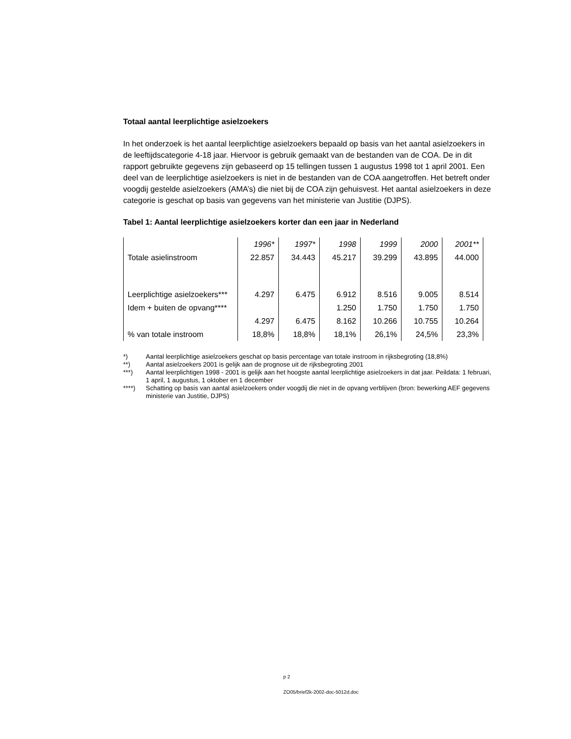Totaal aantal leerplichtige asielzoekers
In het onderzoek is het aantal leerplichtige asielzoekers bepaald op basis van het aantal asielzoekers in de leeftijdscategorie 4-18 jaar. Hiervoor is gebruik gemaakt van de bestanden van de COA. De in dit rapport gebruikte gegevens zijn gebaseerd op 15 tellingen tussen 1 augustus 1998 tot 1 april 2001. Een deel van de leerplichtige asielzoekers is niet in de bestanden van de COA aangetroffen. Het betreft onder voogdij gestelde asielzoekers (AMA’s) die niet bij de COA zijn gehuisvest. Het aantal asielzoekers in deze categorie is geschat op basis van gegevens van het ministerie van Justitie (DJPS).
Tabel 1: Aantal leerplichtige asielzoekers korter dan een jaar in Nederland
| | 1996* | 1997* | 1998 | 1999 | 2000 | 2001** |
| Totale asielinstroom | 22.857 | 34.443 | 45.217 | 39.299 | 43.895 | 44.000 |
| Leerplichtige asielzoekers*** | 4.297 | 6.475 | 6.912 | 8.516 | 9.005 | 8.514 |
| Idem + buiten de opvang**** | | | 1.250 | 1.750 | 1.750 | 1.750 |
| | 4.297 | 6.475 | 8.162 | 10.266 | 10.755 | 10.264 |
| % van totale instroom | 18,8% | 18,8% | 18,1% | 26,1% | 24,5% | 23,3% |
*) Aantal leerplichtige asielzoekers geschat op basis percentage van totale instroom in rijksbegroting (18,8%)
**) Aantal asielzoekers 2001 is gelijk aan de prognose uit de rijksbegroting 2001
***) Aantal leerplichtigen 1998 - 2001 is gelijk aan het hoogste aantal leerplichtige asielzoekers in dat jaar. Peildata: 1 februari, 1 april, 1 augustus, 1 oktober en 1 december
****) Schatting op basis van aantal asielzoekers onder voogdij die niet in de opvang verblijven (bron: bewerking AEF gegevens ministerie van Justitie, DJPS)
p 2
ZO05/brief2k-2002-doc-5012d.doc